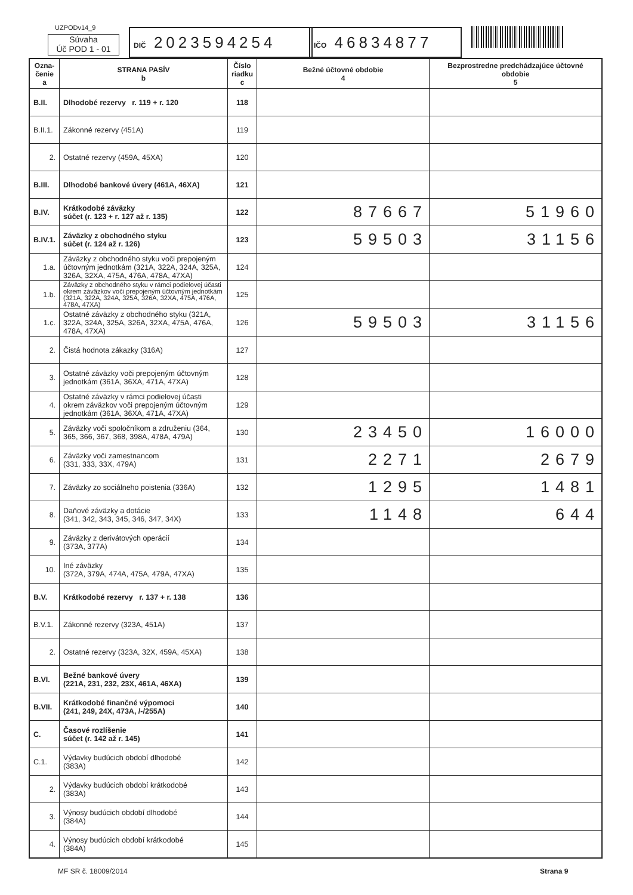UZPODv14_9
Súvaha
Úč POD 1 - 01
DIČ 2023594254
IČO 46834877
| Ozna- čenie a | STRANA PASÍV b | Číslo riadku c | Bežné účtovné obdobie 4 | Bezprostredne predchádzajúce účtovné obdobie 5 |
| --- | --- | --- | --- | --- |
| B.II. | Dlhodobé rezervy r. 119 + r. 120 | 118 | | |
| B.II.1. | Zákonné rezervy (451A) | 119 | | |
| 2. | Ostatné rezervy (459A, 45XA) | 120 | | |
| B.III. | Dlhodobé bankové úvery (461A, 46XA) | 121 | | |
| B.IV. | Krátkodobé záväzky súčet (r. 123 + r. 127 až r. 135) | 122 | 87667 | 51960 |
| B.IV.1. | Záväzky z obchodného styku súčet (r. 124 až r. 126) | 123 | 59503 | 31156 |
| 1.a. | Záväzky z obchodného styku voči prepojeným účtovným jednotkám (321A, 322A, 324A, 325A, 326A, 32XA, 475A, 476A, 478A, 47XA) | 124 | | |
| 1.b. | Záväzky z obchodného styku v rámci podielovej účasti okrem záväzkov voči prepojeným účtovným jednotkám (321A, 322A, 324A, 325A, 326A, 32XA, 475A, 476A, 478A, 47XA) | 125 | | |
| 1.c. | Ostatné záväzky z obchodného styku (321A, 322A, 324A, 325A, 326A, 32XA, 475A, 476A, 478A, 47XA) | 126 | 59503 | 31156 |
| 2. | Čistá hodnota zákazky (316A) | 127 | | |
| 3. | Ostatné záväzky voči prepojeným účtovným jednotkám (361A, 36XA, 471A, 47XA) | 128 | | |
| 4. | Ostatné záväzky v rámci podielovej účasti okrem záväzkov voči prepojeným účtovným jednotkám (361A, 36XA, 471A, 47XA) | 129 | | |
| 5. | Záväzky voči spoločníkom a združeniu (364, 365, 366, 367, 368, 398A, 478A, 479A) | 130 | 23450 | 16000 |
| 6. | Záväzky voči zamestnancom (331, 333, 33X, 479A) | 131 | 2271 | 2679 |
| 7. | Záväzky zo sociálneho poistenia (336A) | 132 | 1295 | 1481 |
| 8. | Daňové záväzky a dotácie (341, 342, 343, 345, 346, 347, 34X) | 133 | 1148 | 644 |
| 9. | Záväzky z derivátových operácií (373A, 377A) | 134 | | |
| 10. | Iné záväzky (372A, 379A, 474A, 475A, 479A, 47XA) | 135 | | |
| B.V. | Krátkodobé rezervy r. 137 + r. 138 | 136 | | |
| B.V.1. | Zákonné rezervy (323A, 451A) | 137 | | |
| 2. | Ostatné rezervy (323A, 32X, 459A, 45XA) | 138 | | |
| B.VI. | Bežné bankové úvery (221A, 231, 232, 23X, 461A, 46XA) | 139 | | |
| B.VII. | Krátkodobé finančné výpomoci (241, 249, 24X, 473A, /-/255A) | 140 | | |
| C. | Časové rozlíšenie súčet (r. 142 až r. 145) | 141 | | |
| C.1. | Výdavky budúcich období dlhodobé (383A) | 142 | | |
| 2. | Výdavky budúcich období krátkodobé (383A) | 143 | | |
| 3. | Výnosy budúcich období dlhodobé (384A) | 144 | | |
| 4. | Výnosy budúcich období krátkodobé (384A) | 145 | | |
MF SR č. 18009/2014 Strana 9